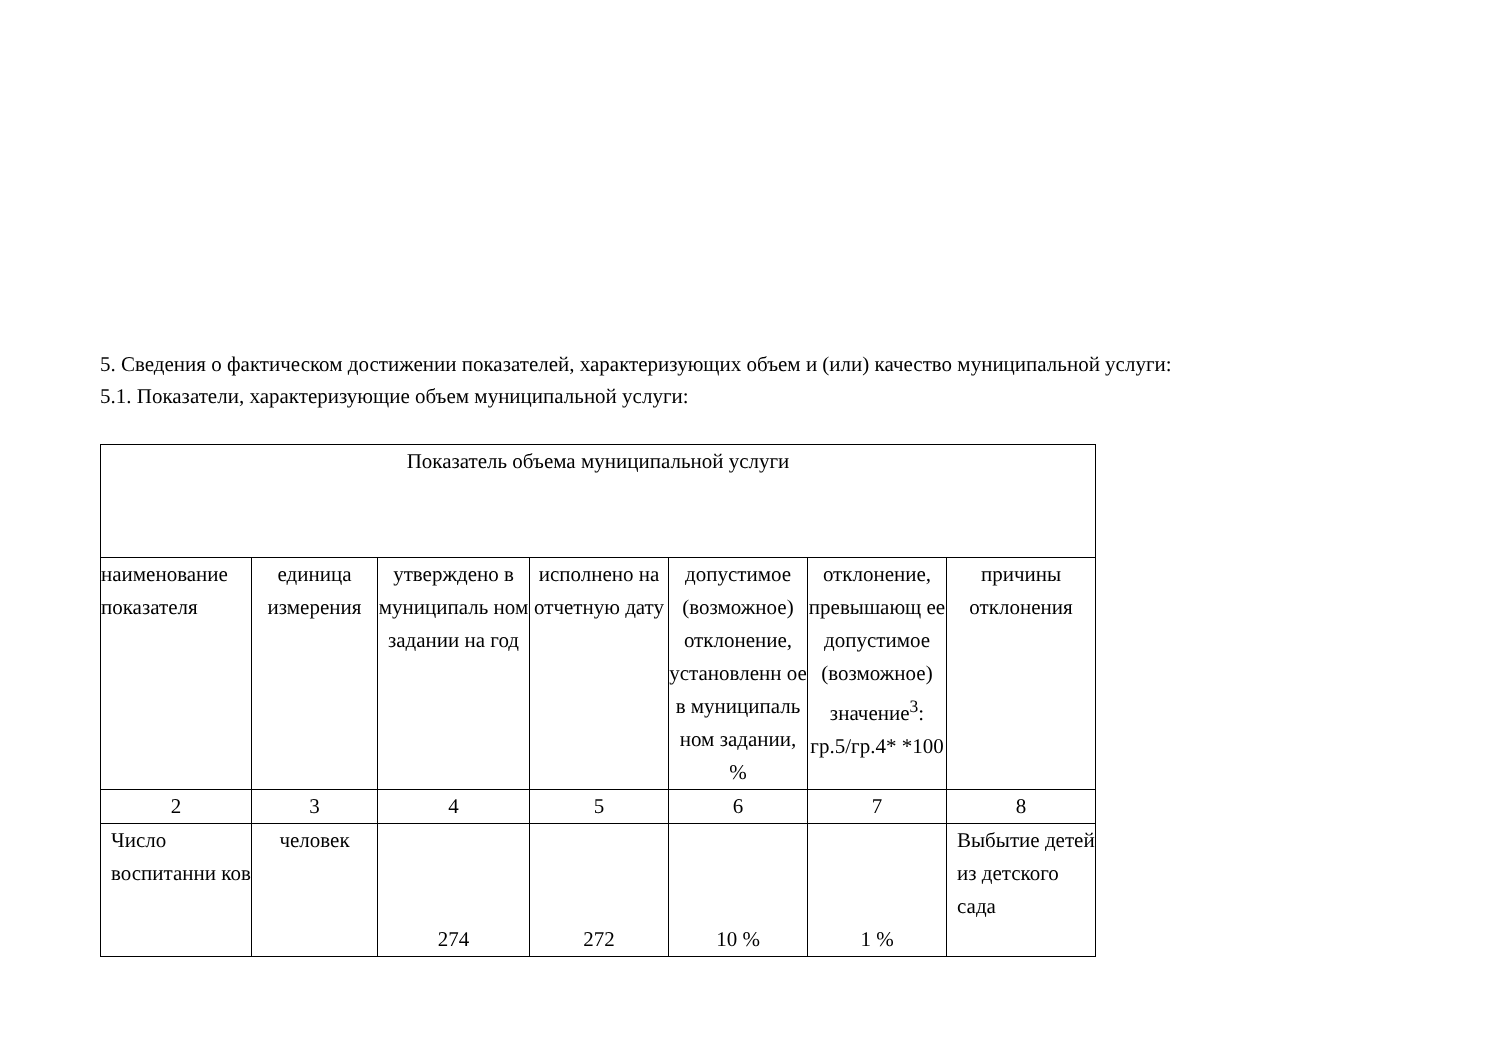5. Сведения о фактическом достижении показателей, характеризующих объем и (или) качество муниципальной услуги:
5.1. Показатели, характеризующие объем муниципальной услуги:
| Показатель объема муниципальной услуги | | | | | | |
| наименование показателя | единица измерения | утверждено в муниципаль ном задании на год | исполнено на отчетную дату | допустимое (возможное) отклонение, установленн ое в муниципаль ном задании, % | отклонение, превышающ ее допустимое (возможное) значение<sup>3</sup>: гр.5/гр.4* *100 | причины отклонения |
| 2 | 3 | 4 | 5 | 6 | 7 | 8 |
| Число воспитанни ков | человек | 274 | 272 | 10 % | 1 % | Выбытие детей из детского сада |